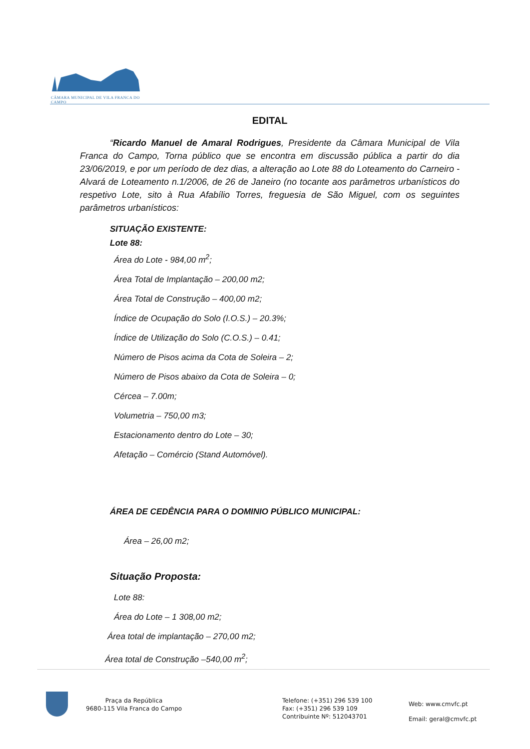CÂMARA MUNICIPAL DE VILA FRANCA DO CAMPO
EDITAL
“Ricardo Manuel de Amaral Rodrigues, Presidente da Câmara Municipal de Vila Franca do Campo, Torna público que se encontra em discussão pública a partir do dia 23/06/2019, e por um período de dez dias, a alteração ao Lote 88 do Loteamento do Carneiro - Alvará de Loteamento n.1/2006, de 26 de Janeiro (no tocante aos parâmetros urbanísticos do respetivo Lote, sito à Rua Afabílio Torres, freguesia de São Miguel, com os seguintes parâmetros urbanísticos:
SITUAÇÃO EXISTENTE:
Lote 88:
Área do Lote - 984,00 m<sup>2</sup>;
Área Total de Implantação – 200,00 m2;
Área Total de Construção – 400,00 m2;
Índice de Ocupação do Solo (I.O.S.) – 20.3%;
Índice de Utilização do Solo (C.O.S.) – 0.41;
Número de Pisos acima da Cota de Soleira – 2;
Número de Pisos abaixo da Cota de Soleira – 0;
Cércea – 7.00m;
Volumetria – 750,00 m3;
Estacionamento dentro do Lote – 30;
Afetação – Comércio (Stand Automóvel).
ÁREA DE CEDÊNCIA PARA O DOMINIO PÚBLICO MUNICIPAL:
Área – 26,00 m2;
Situação Proposta:
Lote 88:
Área do Lote – 1 308,00 m2;
Área total de implantação – 270,00 m2;
Área total de Construção –540,00 m<sup>2</sup>;
Praça da República
9680-115 Vila Franca do Campo
Telefone: (+351) 296 539 100
Fax: (+351) 296 539 109
Contribuinte Nº: 512043701
Web: www.cmvfc.pt
Email: geral@cmvfc.pt